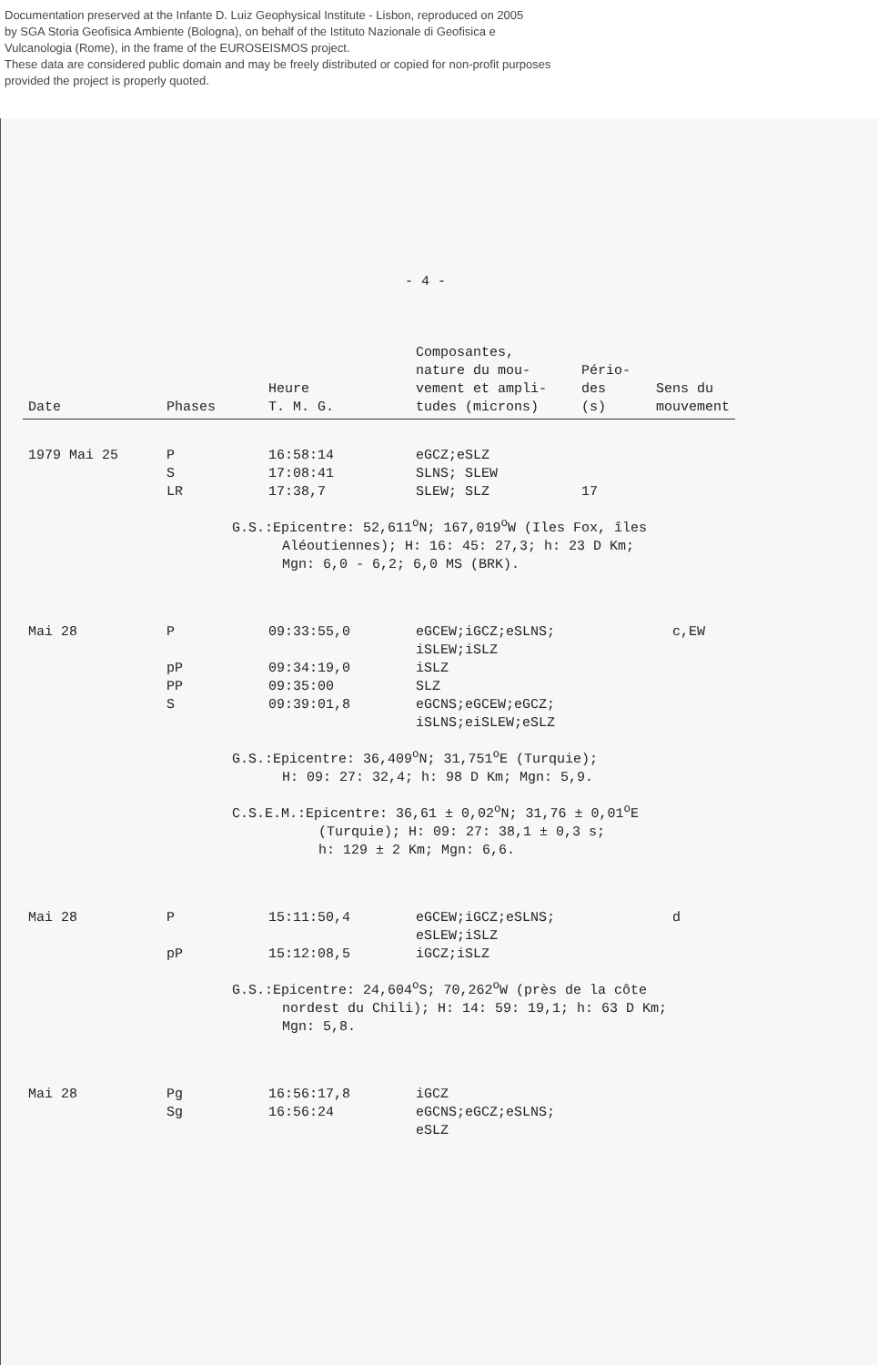Documentation preserved at the Infante D. Luiz Geophysical Institute - Lisbon, reproduced on 2005
by SGA Storia Geofisica Ambiente (Bologna), on behalf of the Istituto Nazionale di Geofisica e
Vulcanologia (Rome), in the frame of the EUROSEISMOS project.
These data are considered public domain and may be freely distributed or copied for non-profit purposes
provided the project is properly quoted.
- 4 -
| Date | Phases | Heure T. M. G. | Composantes, nature du mou- vement et ampli- tudes (microns) | Pério- des (s) | Sens du mouvement |
| --- | --- | --- | --- | --- | --- |
| 1979 Mai 25 | P S LR | 16:58:14 17:08:41 17:38,7 | eGCZ;eSLZ SLNS; SLEW SLEW; SLZ | 17 | |
G.S.:Epicentre: 52,611<sup>o</sup>N; 167,019<sup>o</sup>W (Iles Fox, îles
Aléoutiennes); H: 16: 45: 27,3; h: 23 D Km;
Mgn: 6,0 - 6,2; 6,0 MS (BRK).
| Mai 28 | P pP PP S | 09:33:55,0 09:34:19,0 09:35:00 09:39:01,8 | eGCEW;iGCZ;eSLNS; iSLEW;iSLZ iSLZ SLZ eGCNS;eGCEW;eGCZ; iSLNS;eiSLEW;eSLZ | c,EW |
G.S.:Epicentre: 36,409<sup>o</sup>N; 31,751<sup>o</sup>E (Turquie);
H: 09: 27: 32,4; h: 98 D Km; Mgn: 5,9.
C.S.E.M.:Epicentre: 36,61 ± 0,02<sup>o</sup>N; 31,76 ± 0,01<sup>o</sup>E
(Turquie); H: 09: 27: 38,1 ± 0,3 s;
h: 129 ± 2 Km; Mgn: 6,6.
| Mai 28 | P pP | 15:11:50,4 15:12:08,5 | eGCEW;iGCZ;eSLNS; eSLEW;iSLZ iGCZ;iSLZ | d |
G.S.:Epicentre: 24,604<sup>o</sup>S; 70,262<sup>o</sup>W (près de la côte
nordest du Chili); H: 14: 59: 19,1; h: 63 D Km;
Mgn: 5,8.
| Mai 28 | Pg Sg | 16:56:17,8 16:56:24 | iGCZ eGCNS;eGCZ;eSLNS; eSLZ | |